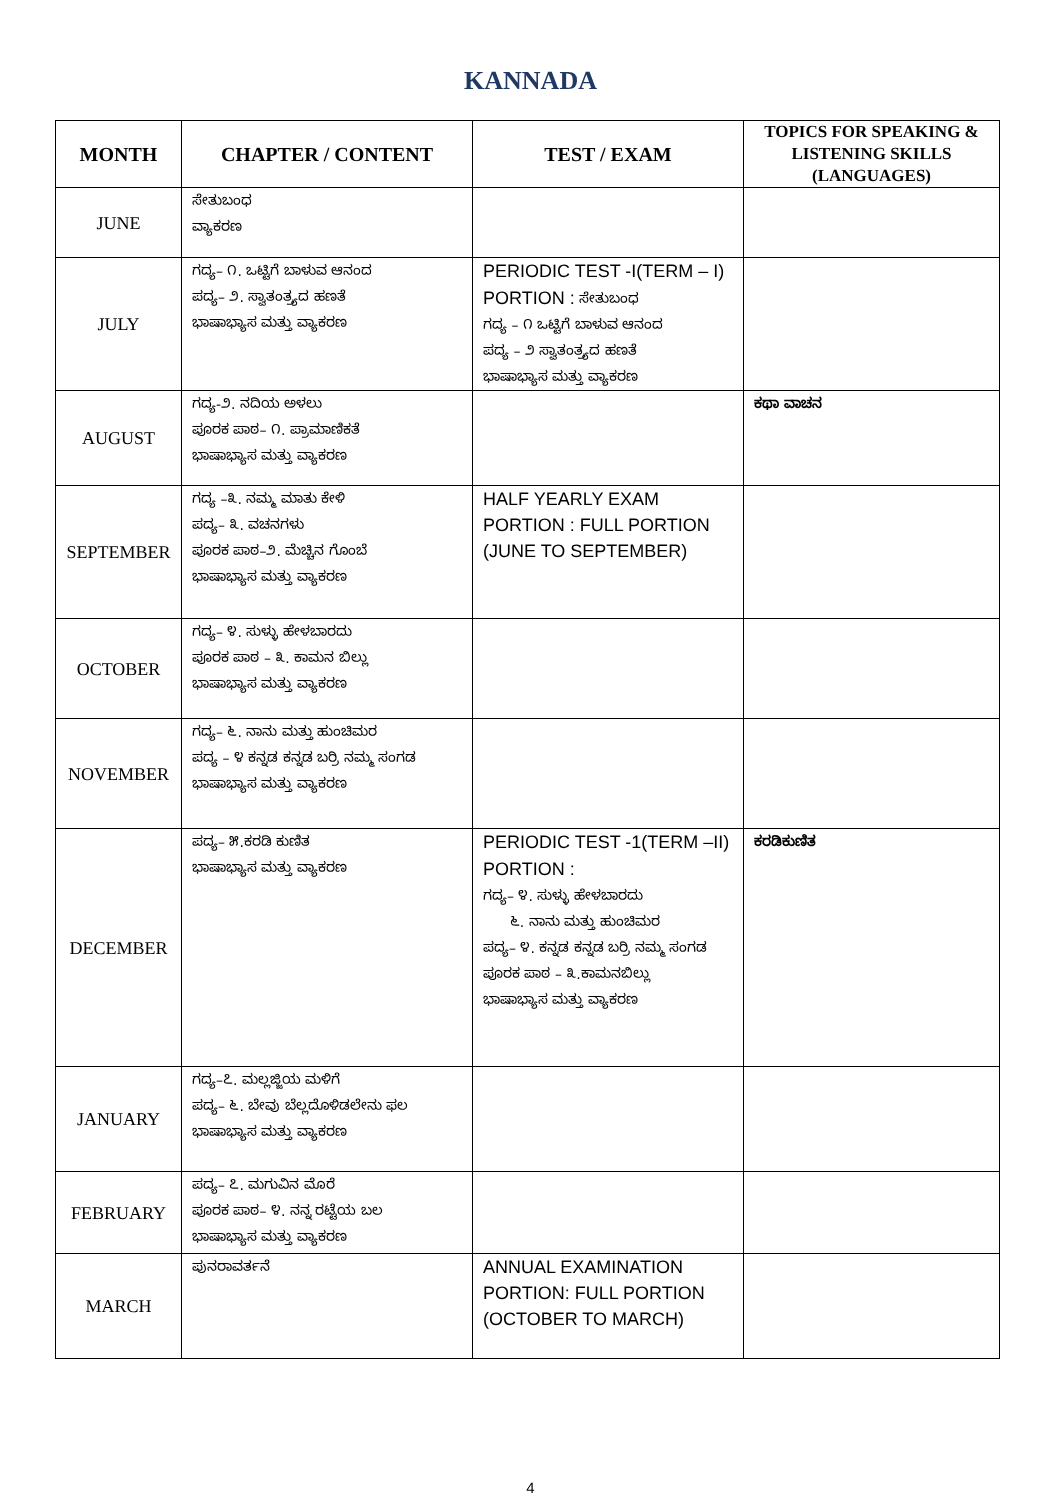KANNADA
| MONTH | CHAPTER / CONTENT | TEST / EXAM | TOPICS FOR SPEAKING & LISTENING SKILLS (LANGUAGES) |
| --- | --- | --- | --- |
| JUNE | ಸೇತುಬಂಧ ವ್ಯಾಕರಣ | | |
| JULY | ಗದ್ಯ– ೧. ಒಟ್ಟಿಗೆ ಬಾಳುವ ಆನಂದ ಪದ್ಯ– ೨. ಸ್ವಾತಂತ್ರ್ಯದ ಹಣತೆ ಭಾಷಾಭ್ಯಾಸ ಮತ್ತು ವ್ಯಾಕರಣ | PERIODIC TEST -I(TERM – I) PORTION : ಸೇತುಬಂಧ ಗದ್ಯ – ೧ ಒಟ್ಟಿಗೆ ಬಾಳುವ ಆನಂದ ಪದ್ಯ – ೨ ಸ್ವಾತಂತ್ರ್ಯದ ಹಣತೆ ಭಾಷಾಭ್ಯಾಸ ಮತ್ತು ವ್ಯಾಕರಣ | |
| AUGUST | ಗದ್ಯ-೨. ನದಿಯ ಅಳಲು ಪೂರಕ ಪಾಠ– ೧. ಪ್ರಾಮಾಣಿಕತೆ ಭಾಷಾಭ್ಯಾಸ ಮತ್ತು ವ್ಯಾಕರಣ | | ಕಥಾ ವಾಚನ |
| SEPTEMBER | ಗದ್ಯ –೩. ನಮ್ಮ ಮಾತು ಕೇಳಿ ಪದ್ಯ– ೩. ವಚನಗಳು ಪೂರಕ ಪಾಠ–೨. ಮೆಚ್ಚಿನ ಗೊಂಬೆ ಭಾಷಾಭ್ಯಾಸ ಮತ್ತು ವ್ಯಾಕರಣ | HALF YEARLY EXAM PORTION : FULL PORTION (JUNE TO SEPTEMBER) | |
| OCTOBER | ಗದ್ಯ– ೪. ಸುಳ್ಳು ಹೇಳಬಾರದು ಪೂರಕ ಪಾಠ – ೩. ಕಾಮನ ಬಿಲ್ಲು ಭಾಷಾಭ್ಯಾಸ ಮತ್ತು ವ್ಯಾಕರಣ | | |
| NOVEMBER | ಗದ್ಯ– ೬. ನಾನು ಮತ್ತು ಹುಂಚಿಮರ ಪದ್ಯ – ೪ ಕನ್ನಡ ಕನ್ನಡ ಬರ್‍ರಿ ನಮ್ಮ ಸಂಗಡ ಭಾಷಾಭ್ಯಾಸ ಮತ್ತು ವ್ಯಾಕರಣ | | |
| DECEMBER | ಪದ್ಯ– ೫.ಕರಡಿ ಕುಣಿತ ಭಾಷಾಭ್ಯಾಸ ಮತ್ತು ವ್ಯಾಕರಣ | PERIODIC TEST -1(TERM –II) PORTION : ಗದ್ಯ– ೪. ಸುಳ್ಳು ಹೇಳಬಾರದು ೬. ನಾನು ಮತ್ತು ಹುಂಚಿಮರ ಪದ್ಯ– ೪. ಕನ್ನಡ ಕನ್ನಡ ಬರ್‍ರಿ ನಮ್ಮ ಸಂಗಡ ಪೂರಕ ಪಾಠ – ೩.ಕಾಮನಬಿಲ್ಲು ಭಾಷಾಭ್ಯಾಸ ಮತ್ತು ವ್ಯಾಕರಣ | ಕರಡಿಕುಣಿತ |
| JANUARY | ಗದ್ಯ–೭. ಮಲ್ಲಜ್ಜಿಯ ಮಳಿಗೆ ಪದ್ಯ– ೬. ಬೇವು ಬೆಲ್ಲದೊಳಿಡಲೇನು ಫಲ ಭಾಷಾಭ್ಯಾಸ ಮತ್ತು ವ್ಯಾಕರಣ | | |
| FEBRUARY | ಪದ್ಯ– ೭. ಮಗುವಿನ ಮೊರೆ ಪೂರಕ ಪಾಠ– ೪. ನನ್ನ ರಟ್ಟೆಯ ಬಲ ಭಾಷಾಭ್ಯಾಸ ಮತ್ತು ವ್ಯಾಕರಣ | | |
| MARCH | ಪುನರಾವರ್ತನೆ | ANNUAL EXAMINATION PORTION: FULL PORTION (OCTOBER TO MARCH) | |
4